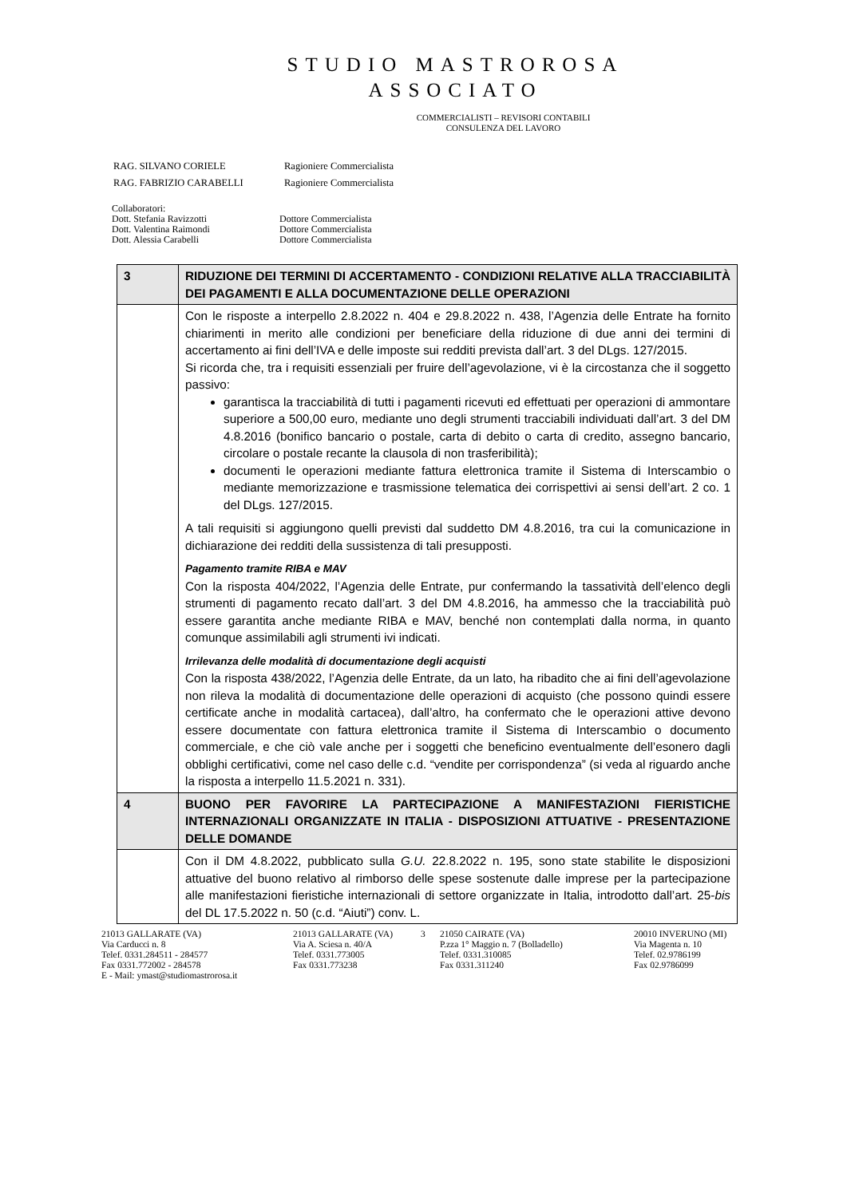STUDIO MASTROROSA
ASSOCIATO
COMMERCIALISTI – REVISORI CONTABILI
CONSULENZA DEL LAVORO
| RAG. SILVANO CORIELE | Ragioniere Commercialista |
| RAG. FABRIZIO CARABELLI | Ragioniere Commercialista |
Collaboratori:
Dott. Stefania Ravizzotti
Dott. Valentina Raimondi
Dott. Alessia Carabelli
Dottore Commercialista
Dottore Commercialista
Dottore Commercialista
| 3 | RIDUZIONE DEI TERMINI DI ACCERTAMENTO - CONDIZIONI RELATIVE ALLA TRACCIABILITÀ DEI PAGAMENTI E ALLA DOCUMENTAZIONE DELLE OPERAZIONI |
| | Con le risposte a interpello 2.8.2022 n. 404 e 29.8.2022 n. 438, l’Agenzia delle Entrate ha fornito chiarimenti in merito alle condizioni per beneficiare della riduzione di due anni dei termini di accertamento ai fini dell’IVA e delle imposte sui redditi prevista dall’art. 3 del DLgs. 127/2015. Si ricorda che, tra i requisiti essenziali per fruire dell’agevolazione, vi è la circostanza che il soggetto passivo: garantisca la tracciabilità di tutti i pagamenti ricevuti ed effettuati per operazioni di ammontare superiore a 500,00 euro, mediante uno degli strumenti tracciabili individuati dall’art. 3 del DM 4.8.2016 (bonifico bancario o postale, carta di debito o carta di credito, assegno bancario, circolare o postale recante la clausola di non trasferibilità); documenti le operazioni mediante fattura elettronica tramite il Sistema di Interscambio o mediante memorizzazione e trasmissione telematica dei corrispettivi ai sensi dell’art. 2 co. 1 del DLgs. 127/2015. A tali requisiti si aggiungono quelli previsti dal suddetto DM 4.8.2016, tra cui la comunicazione in dichiarazione dei redditi della sussistenza di tali presupposti. Pagamento tramite RIBA e MAV Con la risposta 404/2022, l’Agenzia delle Entrate, pur confermando la tassatività dell’elenco degli strumenti di pagamento recato dall’art. 3 del DM 4.8.2016, ha ammesso che la tracciabilità può essere garantita anche mediante RIBA e MAV, benché non contemplati dalla norma, in quanto comunque assimilabili agli strumenti ivi indicati. Irrilevanza delle modalità di documentazione degli acquisti Con la risposta 438/2022, l’Agenzia delle Entrate, da un lato, ha ribadito che ai fini dell’agevolazione non rileva la modalità di documentazione delle operazioni di acquisto (che possono quindi essere certificate anche in modalità cartacea), dall’altro, ha confermato che le operazioni attive devono essere documentate con fattura elettronica tramite il Sistema di Interscambio o documento commerciale, e che ciò vale anche per i soggetti che beneficino eventualmente dell’esonero dagli obblighi certificativi, come nel caso delle c.d. “vendite per corrispondenza” (si veda al riguardo anche la risposta a interpello 11.5.2021 n. 331). |
| 4 | BUONO PER FAVORIRE LA PARTECIPAZIONE A MANIFESTAZIONI FIERISTICHE INTERNAZIONALI ORGANIZZATE IN ITALIA - DISPOSIZIONI ATTUATIVE - PRESENTAZIONE DELLE DOMANDE |
| | Con il DM 4.8.2022, pubblicato sulla G.U. 22.8.2022 n. 195, sono state stabilite le disposizioni attuative del buono relativo al rimborso delle spese sostenute dalle imprese per la partecipazione alle manifestazioni fieristiche internazionali di settore organizzate in Italia, introdotto dall’art. 25- bis del DL 17.5.2022 n. 50 (c.d. “Aiuti”) conv. L. |
21013 GALLARATE (VA)
Via Carducci n. 8
Telef. 0331.284511 - 284577
Fax 0331.772002 - 284578
E - Mail: ymast@studiomastrorosa.it
21013 GALLARATE (VA)
Via A. Sciesa n. 40/A
Telef. 0331.773005
Fax 0331.773238
3 21050 CAIRATE (VA)
P.zza 1° Maggio n. 7 (Bolladello)
Telef. 0331.310085
Fax 0331.311240
20010 INVERUNO (MI)
Via Magenta n. 10
Telef. 02.9786199
Fax 02.9786099